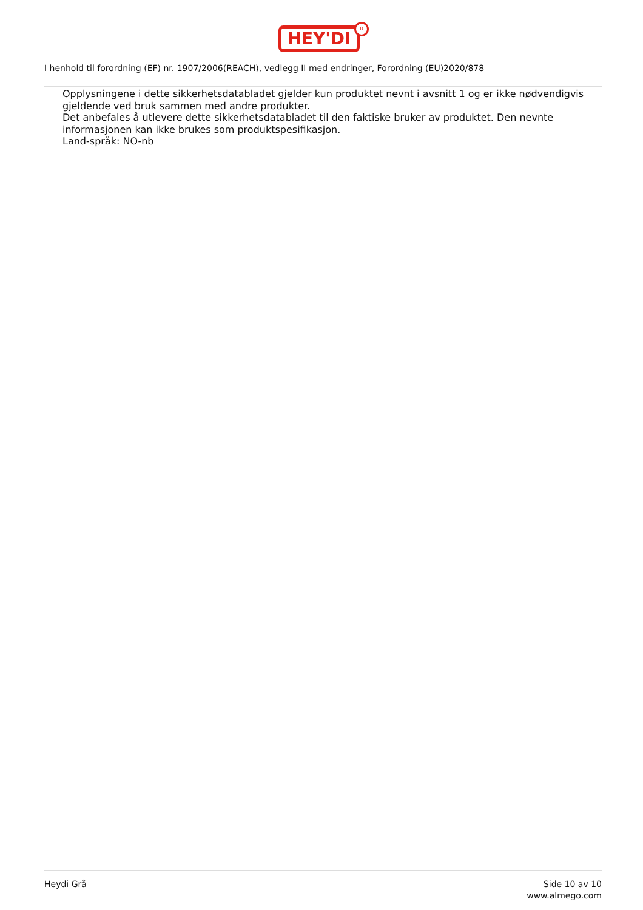HEY'DI
R
I henhold til forordning (EF) nr. 1907/2006(REACH), vedlegg II med endringer, Forordning (EU)2020/878
Opplysningene i dette sikkerhetsdatabladet gjelder kun produktet nevnt i avsnitt 1 og er ikke nødvendigvis gjeldende ved bruk sammen med andre produkter.
Det anbefales å utlevere dette sikkerhetsdatabladet til den faktiske bruker av produktet. Den nevnte informasjonen kan ikke brukes som produktspesifikasjon.
Land-språk: NO-nb
Heydi Grå Side 10 av 10
www.almego.com